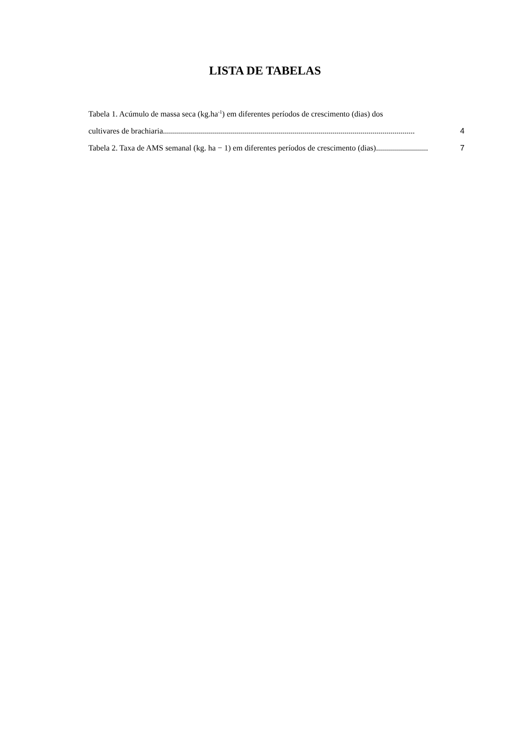LISTA DE TABELAS
Tabela 1. Acúmulo de massa seca (kg.ha<sup>-1</sup>) em diferentes períodos de crescimento (dias) dos
cultivares de brachiaria.............................................................................................................................. 4
Tabela 2. Taxa de AMS semanal (kg. ha − 1) em diferentes períodos de crescimento (dias) .......................... 7